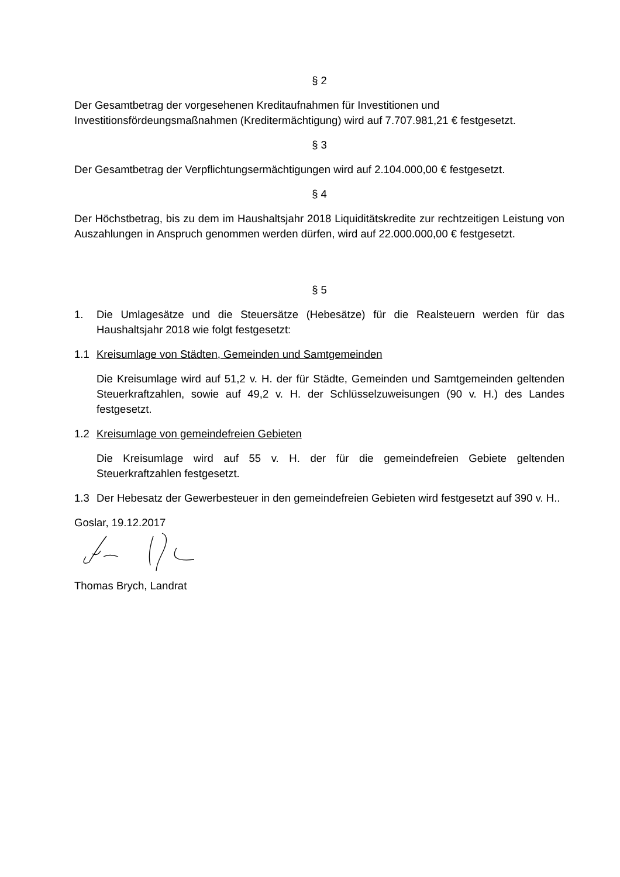§ 2
Der Gesamtbetrag der vorgesehenen Kreditaufnahmen für Investitionen und Investitionsfördeungsmaßnahmen (Kreditermächtigung) wird auf 7.707.981,21 € festgesetzt.
§ 3
Der Gesamtbetrag der Verpflichtungsermächtigungen wird auf 2.104.000,00 € festgesetzt.
§ 4
Der Höchstbetrag, bis zu dem im Haushaltsjahr 2018 Liquiditätskredite zur rechtzeitigen Leistung von Auszahlungen in Anspruch genommen werden dürfen, wird auf 22.000.000,00 € festgesetzt.
§ 5
1. Die Umlagesätze und die Steuersätze (Hebesätze) für die Realsteuern werden für das Haushaltsjahr 2018 wie folgt festgesetzt:
1.1 Kreisumlage von Städten, Gemeinden und Samtgemeinden
Die Kreisumlage wird auf 51,2 v. H. der für Städte, Gemeinden und Samtgemeinden geltenden Steuerkraftzahlen, sowie auf 49,2 v. H. der Schlüsselzuweisungen (90 v. H.) des Landes festgesetzt.
1.2 Kreisumlage von gemeindefreien Gebieten
Die Kreisumlage wird auf 55 v. H. der für die gemeindefreien Gebiete geltenden Steuerkraftzahlen festgesetzt.
1.3 Der Hebesatz der Gewerbesteuer in den gemeindefreien Gebieten wird festgesetzt auf 390 v. H..
Goslar, 19.12.2017
Thomas Brych, Landrat